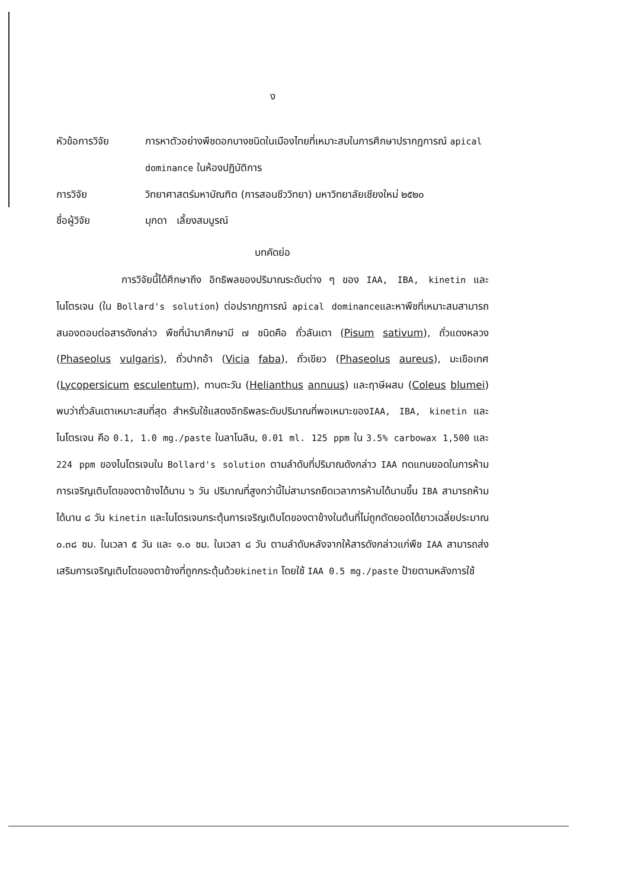ง
หัวข้อการวิจัย การหาตัวอย่างพืชดอกบางชนิดในเมืองไทยที่เหมาะสมในการศึกษาปรากฏการณ์ apical dominance ในห้องปฏิบัติการ
การวิจัย วิทยาศาสตร์มหาบัณฑิต (การสอนชีววิทยา) มหาวิทยาลัยเชียงใหม่ ๒๕๒๐
ชื่อผู้วิจัย มุกดา เลี้ยงสมบูรณ์
บทคัดย่อ
การวิจัยนี้ได้ศึกษาถึง อิทธิพลของปริมาณระดับต่าง ๆ ของ IAA, IBA, kinetin และไนโตรเจน (ใน Bollard's solution) ต่อปรากฏการณ์ apical dominanceและหาพืชที่เหมาะสมสามารถสนองตอบต่อสารดังกล่าว พืชที่นำมาศึกษามี ๗ ชนิดคือ ถั่วลันเตา (Pisum sativum), ถั่วแดงหลวง (Phaseolus vulgaris), ถั่วปากอ้า (Vicia faba), ถั่วเขียว (Phaseolus aureus), มะเขือเทศ (Lycopersicum esculentum), ทานตะวัน (Helianthus annuus) และฤาษีผสม (Coleus blumei) พบว่าถั่วลันเตาเหมาะสมที่สุด สำหรับใช้แสดงอิทธิพลระดับปริมาณที่พอเหมาะของIAA, IBA, kinetin และไนโตรเจน คือ 0.1, 1.0 mg./paste ในลาโนลิน, 0.01 ml. 125 ppm ใน 3.5% carbowax 1,500 และ 224 ppm ของไนโตรเจนใน Bollard's solution ตามลำดับที่ปริมาณดังกล่าว IAA ทดแทนยอดในการห้ามการเจริญเติบโตของตาข้างได้นาน ๖ วัน ปริมาณที่สูงกว่านี้ไม่สามารถยืดเวลาการห้ามได้นานขึ้น IBA สามารถห้ามได้นาน ๘ วัน kinetin และไนโตรเจนกระตุ้นการเจริญเติบโตของตาข้างในต้นที่ไม่ถูกตัดยอดได้ยาวเฉลี่ยประมาณ ๐.๓๘ ซม. ในเวลา ๕ วัน และ ๑.๐ ซม. ในเวลา ๘ วัน ตามลำดับหลังจากให้สารดังกล่าวแก่พืช IAA สามารถส่งเสริมการเจริญเติบโตของตาข้างที่ถูกกระตุ้นด้วยkinetin โดยใช้ IAA 0.5 mg./paste ป้ายตามหลังการใช้